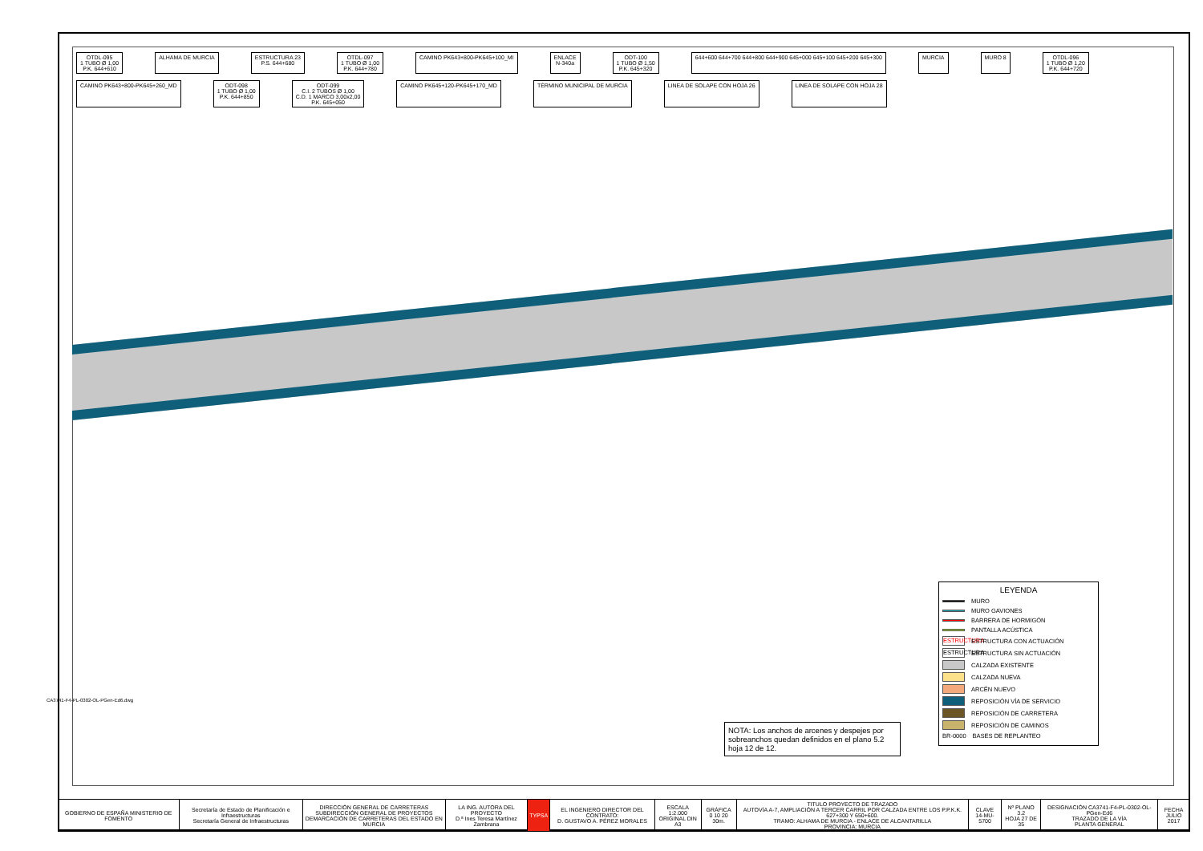OTDL-095
1 TUBO Ø 1,00
P.K. 644+610
ALHAMA DE MURCIA
ESTRUCTURA 23
P.S. 644+680
OTDL-097
1 TUBO Ø 1,00
P.K. 644+780
CAMINO PK643+800-PK645+100_MI
ENLACE
N-340a
ODT-100
1 TUBO Ø 1,50
P.K. 645+320
644+600 644+700 644+800 644+900 645+000 645+100 645+200 645+300
MURCIA
MURO 8
OTDL-096
1 TUBO Ø 1,20
P.K. 644+720
CAMINO PK643+800-PK645+260_MD
ODT-098
1 TUBO Ø 1,00
P.K. 644+850
ODT-099
C.I. 2 TUBOS Ø 1,00
C.D. 1 MARCO 3,00x2,00
P.K. 645+050
CAMINO PK645+120-PK645+170_MD
TÉRMINO MUNICIPAL DE MURCIA
LINEA DE SOLAPE CON HOJA 26
LINEA DE SOLAPE CON HOJA 28
LEYENDA
MURO
MURO GAVIONES
BARRERA DE HORMIGÓN
PANTALLA ACÚSTICA
ESTRUCTURA ESTRUCTURA CON ACTUACIÓN
ESTRUCTURA ESTRUCTURA SIN ACTUACIÓN
CALZADA EXISTENTE
CALZADA NUEVA
ARCÉN NUEVO
REPOSICIÓN VÍA DE SERVICIO
REPOSICIÓN DE CARRETERA
REPOSICIÓN DE CAMINOS
BR-0000 BASES DE REPLANTEO
NOTA: Los anchos de arcenes y despejes por sobreanchos quedan definidos en el plano 5.2 hoja 12 de 12.
CA3741-F4-PL-0302-OL-PGen-Ed6.dwg
| GOBIERNO DE ESPAÑA MINISTERIO DE FOMENTO | Secretaría de Estado de Planificación e Infraestructuras Secretaría General de Infraestructuras | DIRECCIÓN GENERAL DE CARRETERAS SUBDIRECCIÓN GENERAL DE PROYECTOS DEMARCACIÓN DE CARRETERAS DEL ESTADO EN MURCIA | LA ING. AUTORA DEL PROYECTO D.ª Ines Teresa Martínez Zambrana | TYPSA | EL INGENIERO DIRECTOR DEL CONTRATO: D. GUSTAVO A. PÉREZ MORALES | ESCALA 1:2.000 ORIGINAL DIN A3 | GRÁFICA 0 10 20 30m. | TITULO PROYECTO DE TRAZADO AUTOVÍA A-7, AMPLIACIÓN A TERCER CARRIL POR CALZADA ENTRE LOS P.P.K.K. 627+300 Y 650+600. TRAMO: ALHAMA DE MURCIA - ENLACE DE ALCANTARILLA PROVINCIA: MURCIA | CLAVE 14-MU-5700 | Nº PLANO 3.2 HOJA 27 DE 35 | DESIGNACIÓN CA3741-F4-PL-0302-OL-PGen-Ed6 TRAZADO DE LA VÍA PLANTA GENERAL | FECHA JULIO 2017 |